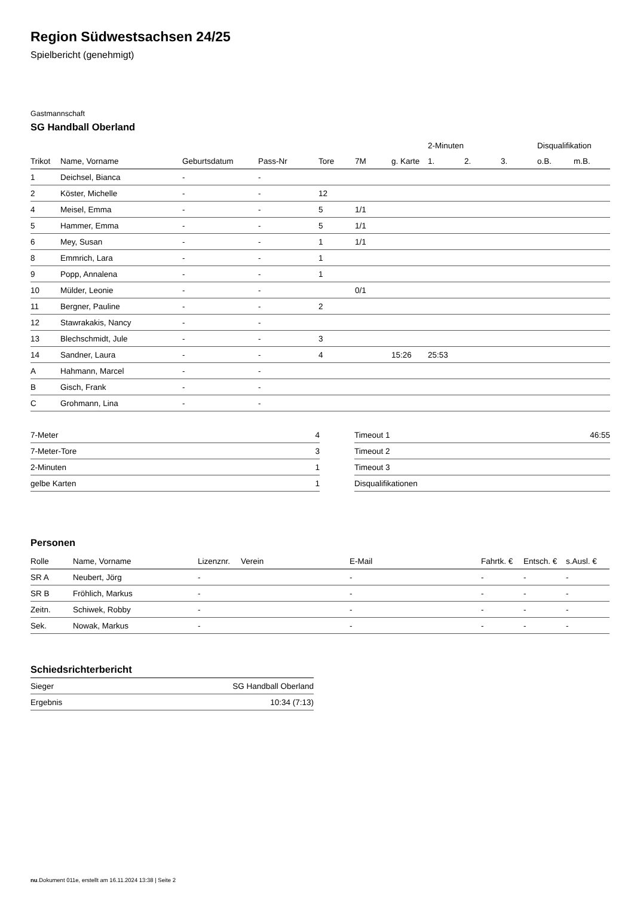Region Südwestsachsen 24/25
Spielbericht (genehmigt)
Gastmannschaft
SG Handball Oberland
| | | | | | | | 2-Minuten | | | Disqualifikation | |
| --- | --- | --- | --- | --- | --- | --- | --- | --- | --- | --- | --- |
| Trikot | Name, Vorname | Geburtsdatum | Pass-Nr | Tore | 7M | g. Karte | 1. | 2. | 3. | o.B. | m.B. |
| 1 | Deichsel, Bianca | - | - | | | | | | | | |
| 2 | Köster, Michelle | - | - | 12 | | | | | | | |
| 4 | Meisel, Emma | - | - | 5 | 1/1 | | | | | | |
| 5 | Hammer, Emma | - | - | 5 | 1/1 | | | | | | |
| 6 | Mey, Susan | - | - | 1 | 1/1 | | | | | | |
| 8 | Emmrich, Lara | - | - | 1 | | | | | | | |
| 9 | Popp, Annalena | - | - | 1 | | | | | | | |
| 10 | Mülder, Leonie | - | - | | 0/1 | | | | | | |
| 11 | Bergner, Pauline | - | - | 2 | | | | | | | |
| 12 | Stawrakakis, Nancy | - | - | | | | | | | | |
| 13 | Blechschmidt, Jule | - | - | 3 | | | | | | | |
| 14 | Sandner, Laura | - | - | 4 | | 15:26 | 25:53 | | | | |
| A | Hahmann, Marcel | - | - | | | | | | | | |
| B | Gisch, Frank | - | - | | | | | | | | |
| C | Grohmann, Lina | - | - | | | | | | | | |
| 7-Meter | 4 |
| 7-Meter-Tore | 3 |
| 2-Minuten | 1 |
| gelbe Karten | 1 |
| Timeout 1 | 46:55 |
| Timeout 2 | |
| Timeout 3 | |
| Disqualifikationen | |
Personen
| Rolle | Name, Vorname | Lizenznr. | Verein | E-Mail | Fahrtk. € | Entsch. € | s.Ausl. € |
| --- | --- | --- | --- | --- | --- | --- | --- |
| SR A | Neubert, Jörg | - | | - | - | - | - |
| SR B | Fröhlich, Markus | - | | - | - | - | - |
| Zeitn. | Schiwek, Robby | - | | - | - | - | - |
| Sek. | Nowak, Markus | - | | - | - | - | - |
Schiedsrichterbericht
| Sieger | SG Handball Oberland |
| Ergebnis | 10:34 (7:13) |
nu.Dokument 011e, erstellt am 16.11.2024 13:38 | Seite 2